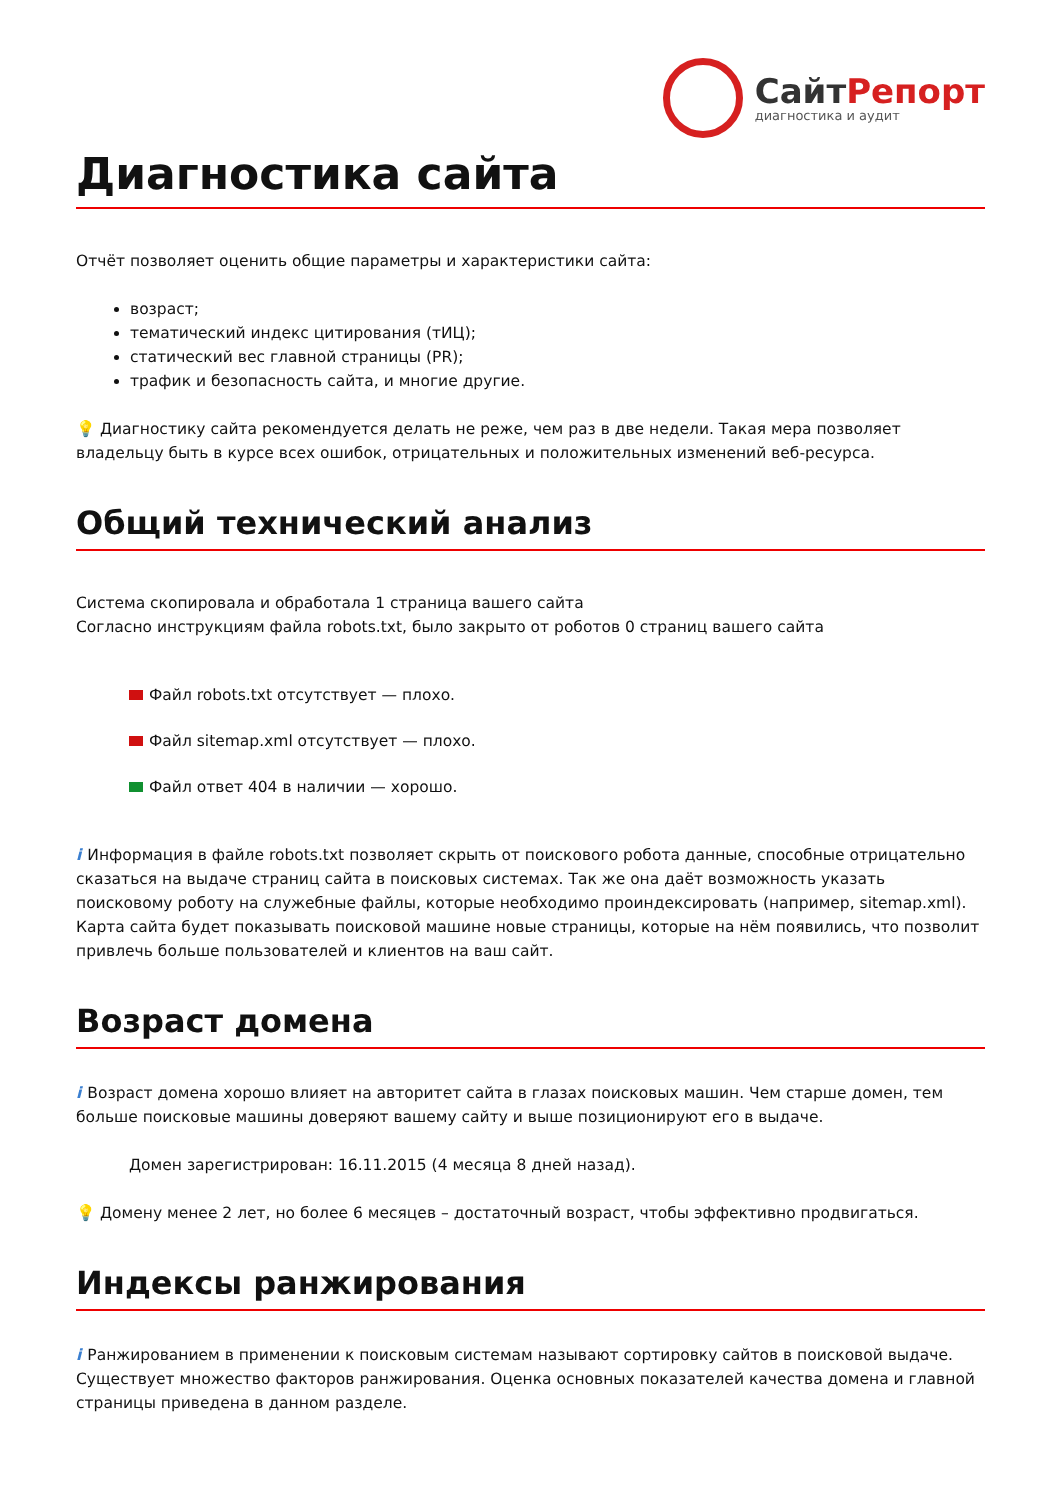СайтРепорт
диагностика и аудит
Диагностика сайта
Отчёт позволяет оценить общие параметры и характеристики сайта:
возраст;
тематический индекс цитирования (тИЦ);
статический вес главной страницы (PR);
трафик и безопасность сайта, и многие другие.
💡 Диагностику сайта рекомендуется делать не реже, чем раз в две недели. Такая мера позволяет владельцу быть в курсе всех ошибок, отрицательных и положительных изменений веб-ресурса.
Общий технический анализ
Система скопировала и обработала 1 страница вашего сайта
Согласно инструкциям файла robots.txt, было закрыто от роботов 0 страниц вашего сайта
Файл robots.txt отсутствует — плохо.
Файл sitemap.xml отсутствует — плохо.
Файл ответ 404 в наличии — хорошо.
i Информация в файле robots.txt позволяет скрыть от поискового робота данные, способные отрицательно сказаться на выдаче страниц сайта в поисковых системах. Так же она даёт возможность указать поисковому роботу на служебные файлы, которые необходимо проиндексировать (например, sitemap.xml). Карта сайта будет показывать поисковой машине новые страницы, которые на нём появились, что позволит привлечь больше пользователей и клиентов на ваш сайт.
Возраст домена
i Возраст домена хорошо влияет на авторитет сайта в глазах поисковых машин. Чем старше домен, тем больше поисковые машины доверяют вашему сайту и выше позиционируют его в выдаче.
Домен зарегистрирован: 16.11.2015 (4 месяца 8 дней назад).
💡 Домену менее 2 лет, но более 6 месяцев – достаточный возраст, чтобы эффективно продвигаться.
Индексы ранжирования
i Ранжированием в применении к поисковым системам называют сортировку сайтов в поисковой выдаче. Существует множество факторов ранжирования. Оценка основных показателей качества домена и главной страницы приведена в данном разделе.